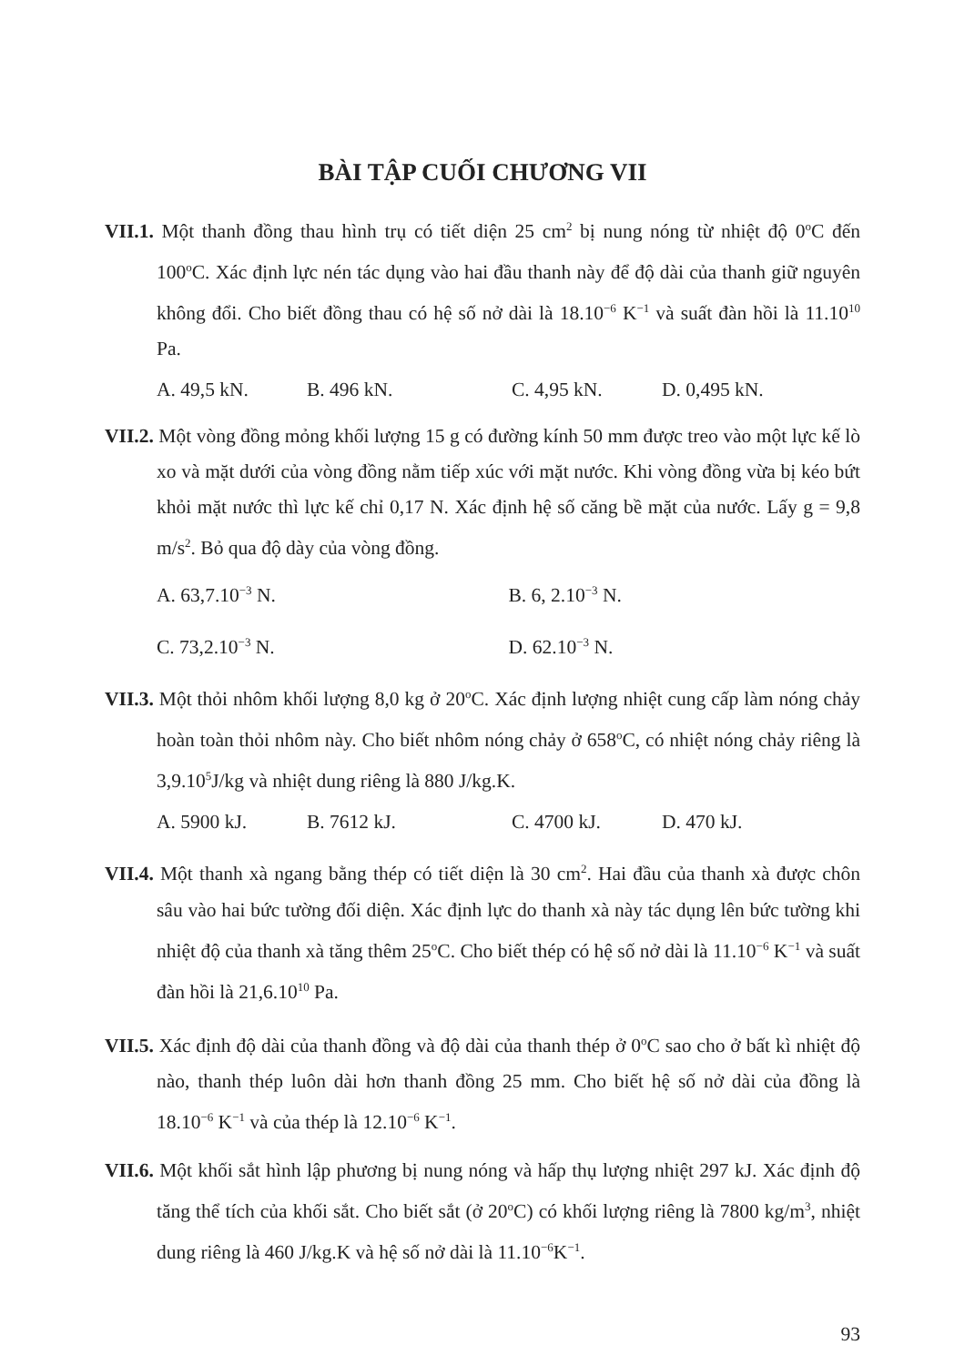BÀI TẬP CUỐI CHƯƠNG VII
VII.1. Một thanh đồng thau hình trụ có tiết diện 25 cm<sup>2</sup> bị nung nóng từ nhiệt độ 0<sup>o</sup>C đến 100<sup>o</sup>C. Xác định lực nén tác dụng vào hai đầu thanh này để độ dài của thanh giữ nguyên không đổi. Cho biết đồng thau có hệ số nở dài là 18.10<sup>−6</sup> K<sup>−1</sup> và suất đàn hồi là 11.10<sup>10</sup> Pa.
A. 49,5 kN. B. 496 kN. C. 4,95 kN. D. 0,495 kN.
VII.2. Một vòng đồng mỏng khối lượng 15 g có đường kính 50 mm được treo vào một lực kế lò xo và mặt dưới của vòng đồng nằm tiếp xúc với mặt nước. Khi vòng đồng vừa bị kéo bứt khỏi mặt nước thì lực kế chỉ 0,17 N. Xác định hệ số căng bề mặt của nước. Lấy g = 9,8 m/s<sup>2</sup>. Bỏ qua độ dày của vòng đồng.
A. 63,7.10<sup>−3</sup> N. B. 6, 2.10<sup>−3</sup> N.
C. 73,2.10<sup>−3</sup> N. D. 62.10<sup>−3</sup> N.
VII.3. Một thỏi nhôm khối lượng 8,0 kg ở 20<sup>o</sup>C. Xác định lượng nhiệt cung cấp làm nóng chảy hoàn toàn thỏi nhôm này. Cho biết nhôm nóng chảy ở 658<sup>o</sup>C, có nhiệt nóng chảy riêng là 3,9.10<sup>5</sup>J/kg và nhiệt dung riêng là 880 J/kg.K.
A. 5900 kJ. B. 7612 kJ. C. 4700 kJ. D. 470 kJ.
VII.4. Một thanh xà ngang bằng thép có tiết diện là 30 cm<sup>2</sup>. Hai đầu của thanh xà được chôn sâu vào hai bức tường đối diện. Xác định lực do thanh xà này tác dụng lên bức tường khi nhiệt độ của thanh xà tăng thêm 25<sup>o</sup>C. Cho biết thép có hệ số nở dài là 11.10<sup>−6</sup> K<sup>−1</sup> và suất đàn hồi là 21,6.10<sup>10</sup> Pa.
VII.5. Xác định độ dài của thanh đồng và độ dài của thanh thép ở 0<sup>o</sup>C sao cho ở bất kì nhiệt độ nào, thanh thép luôn dài hơn thanh đồng 25 mm. Cho biết hệ số nở dài của đồng là 18.10<sup>−6</sup> K<sup>−1</sup> và của thép là 12.10<sup>−6</sup> K<sup>−1</sup>.
VII.6. Một khối sắt hình lập phương bị nung nóng và hấp thụ lượng nhiệt 297 kJ. Xác định độ tăng thể tích của khối sắt. Cho biết sắt (ở 20<sup>o</sup>C) có khối lượng riêng là 7800 kg/m<sup>3</sup>, nhiệt dung riêng là 460 J/kg.K và hệ số nở dài là 11.10<sup>−6</sup>K<sup>−1</sup>.
93